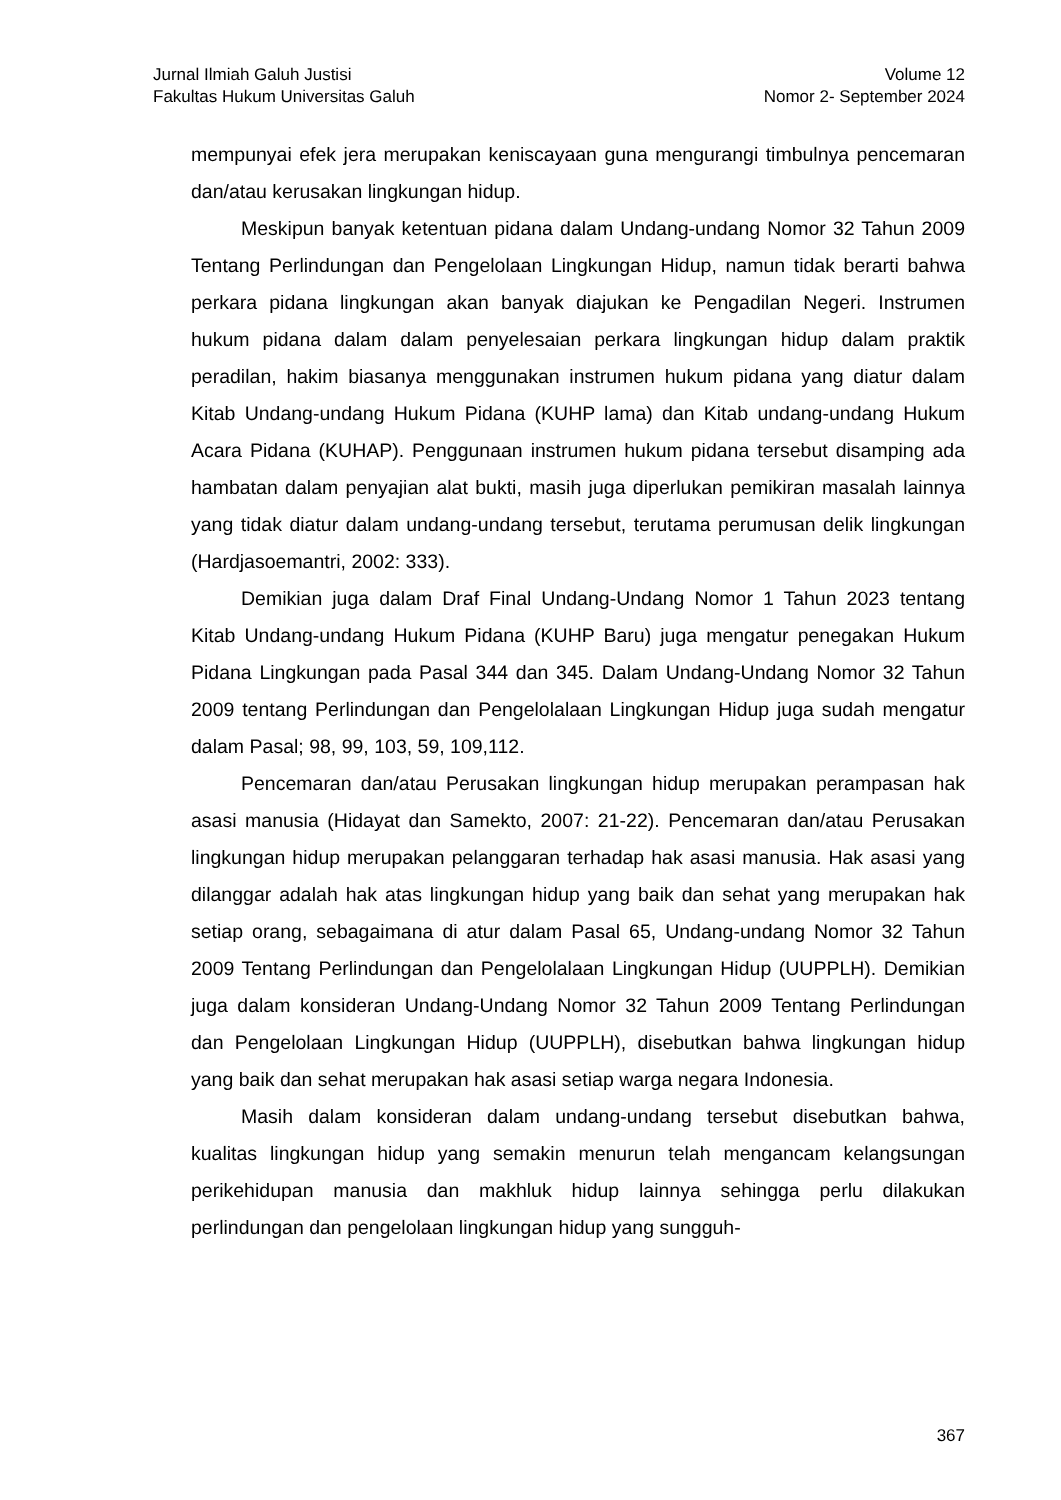Jurnal Ilmiah Galuh Justisi
Fakultas Hukum Universitas Galuh
Volume 12
Nomor 2- September 2024
mempunyai efek jera merupakan keniscayaan guna mengurangi timbulnya pencemaran dan/atau kerusakan lingkungan hidup.
Meskipun banyak ketentuan pidana dalam Undang-undang Nomor 32 Tahun 2009 Tentang Perlindungan dan Pengelolaan Lingkungan Hidup, namun tidak berarti bahwa perkara pidana lingkungan akan banyak diajukan ke Pengadilan Negeri. Instrumen hukum pidana dalam dalam penyelesaian perkara lingkungan hidup dalam praktik peradilan, hakim biasanya menggunakan instrumen hukum pidana yang diatur dalam Kitab Undang-undang Hukum Pidana (KUHP lama) dan Kitab undang-undang Hukum Acara Pidana (KUHAP). Penggunaan instrumen hukum pidana tersebut disamping ada hambatan dalam penyajian alat bukti, masih juga diperlukan pemikiran masalah lainnya yang tidak diatur dalam undang-undang tersebut, terutama perumusan delik lingkungan (Hardjasoemantri, 2002: 333).
Demikian juga dalam Draf Final Undang-Undang Nomor 1 Tahun 2023 tentang Kitab Undang-undang Hukum Pidana (KUHP Baru) juga mengatur penegakan Hukum Pidana Lingkungan pada Pasal 344 dan 345. Dalam Undang-Undang Nomor 32 Tahun 2009 tentang Perlindungan dan Pengelolalaan Lingkungan Hidup juga sudah mengatur dalam Pasal; 98, 99, 103, 59, 109,112.
Pencemaran dan/atau Perusakan lingkungan hidup merupakan perampasan hak asasi manusia (Hidayat dan Samekto, 2007: 21-22). Pencemaran dan/atau Perusakan lingkungan hidup merupakan pelanggaran terhadap hak asasi manusia. Hak asasi yang dilanggar adalah hak atas lingkungan hidup yang baik dan sehat yang merupakan hak setiap orang, sebagaimana di atur dalam Pasal 65, Undang-undang Nomor 32 Tahun 2009 Tentang Perlindungan dan Pengelolalaan Lingkungan Hidup (UUPPLH). Demikian juga dalam konsideran Undang-Undang Nomor 32 Tahun 2009 Tentang Perlindungan dan Pengelolaan Lingkungan Hidup (UUPPLH), disebutkan bahwa lingkungan hidup yang baik dan sehat merupakan hak asasi setiap warga negara Indonesia.
Masih dalam konsideran dalam undang-undang tersebut disebutkan bahwa, kualitas lingkungan hidup yang semakin menurun telah mengancam kelangsungan perikehidupan manusia dan makhluk hidup lainnya sehingga perlu dilakukan perlindungan dan pengelolaan lingkungan hidup yang sungguh-
367